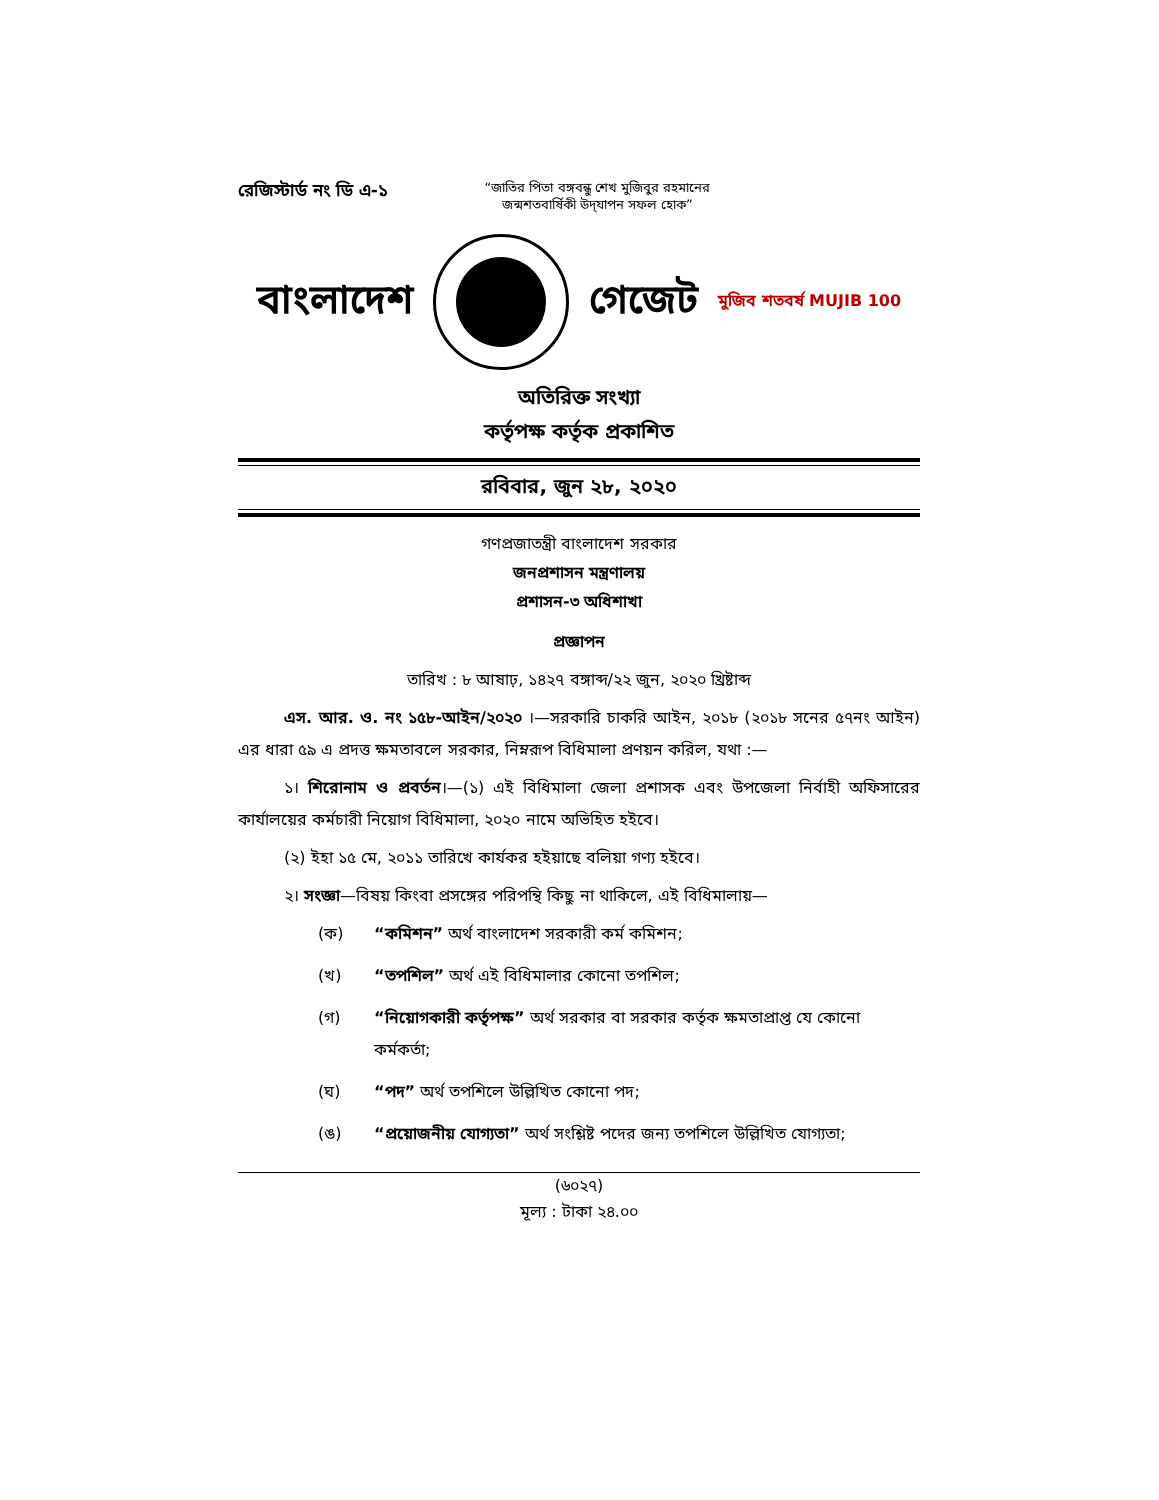রেজিস্টার্ড নং ডি এ-১
“জাতির পিতা বঙ্গবন্ধু শেখ মুজিবুর রহমানের
জন্মশতবার্ষিকী উদ্‌যাপন সফল হোক”
বাংলাদেশ গেজেট মুজিব শতবর্ষ MUJIB 100
অতিরিক্ত সংখ্যা
কর্তৃপক্ষ কর্তৃক প্রকাশিত
রবিবার, জুন ২৮, ২০২০
গণপ্রজাতন্ত্রী বাংলাদেশ সরকার
জনপ্রশাসন মন্ত্রণালয়
প্রশাসন-৩ অধিশাখা
প্রজ্ঞাপন
তারিখ : ৮ আষাঢ়, ১৪২৭ বঙ্গাব্দ/২২ জুন, ২০২০ খ্রিষ্টাব্দ
এস. আর. ও. নং ১৫৮-আইন/২০২০ ।—সরকারি চাকরি আইন, ২০১৮ (২০১৮ সনের ৫৭নং আইন) এর ধারা ৫৯ এ প্রদত্ত ক্ষমতাবলে সরকার, নিম্নরূপ বিধিমালা প্রণয়ন করিল, যথা :—
১। শিরোনাম ও প্রবর্তন।—(১) এই বিধিমালা জেলা প্রশাসক এবং উপজেলা নির্বাহী অফিসারের কার্যালয়ের কর্মচারী নিয়োগ বিধিমালা, ২০২০ নামে অভিহিত হইবে।
(২) ইহা ১৫ মে, ২০১১ তারিখে কার্যকর হইয়াছে বলিয়া গণ্য হইবে।
২। সংজ্ঞা—বিষয় কিংবা প্রসঙ্গের পরিপন্থি কিছু না থাকিলে, এই বিধিমালায়—
(ক) “কমিশন” অর্থ বাংলাদেশ সরকারী কর্ম কমিশন;
(খ) “তপশিল” অর্থ এই বিধিমালার কোনো তপশিল;
(গ) “নিয়োগকারী কর্তৃপক্ষ” অর্থ সরকার বা সরকার কর্তৃক ক্ষমতাপ্রাপ্ত যে কোনো কর্মকর্তা;
(ঘ) “পদ” অর্থ তপশিলে উল্লিখিত কোনো পদ;
(ঙ) “প্রয়োজনীয় যোগ্যতা” অর্থ সংশ্লিষ্ট পদের জন্য তপশিলে উল্লিখিত যোগ্যতা;
(৬০২৭)
মূল্য : টাকা ২৪.০০